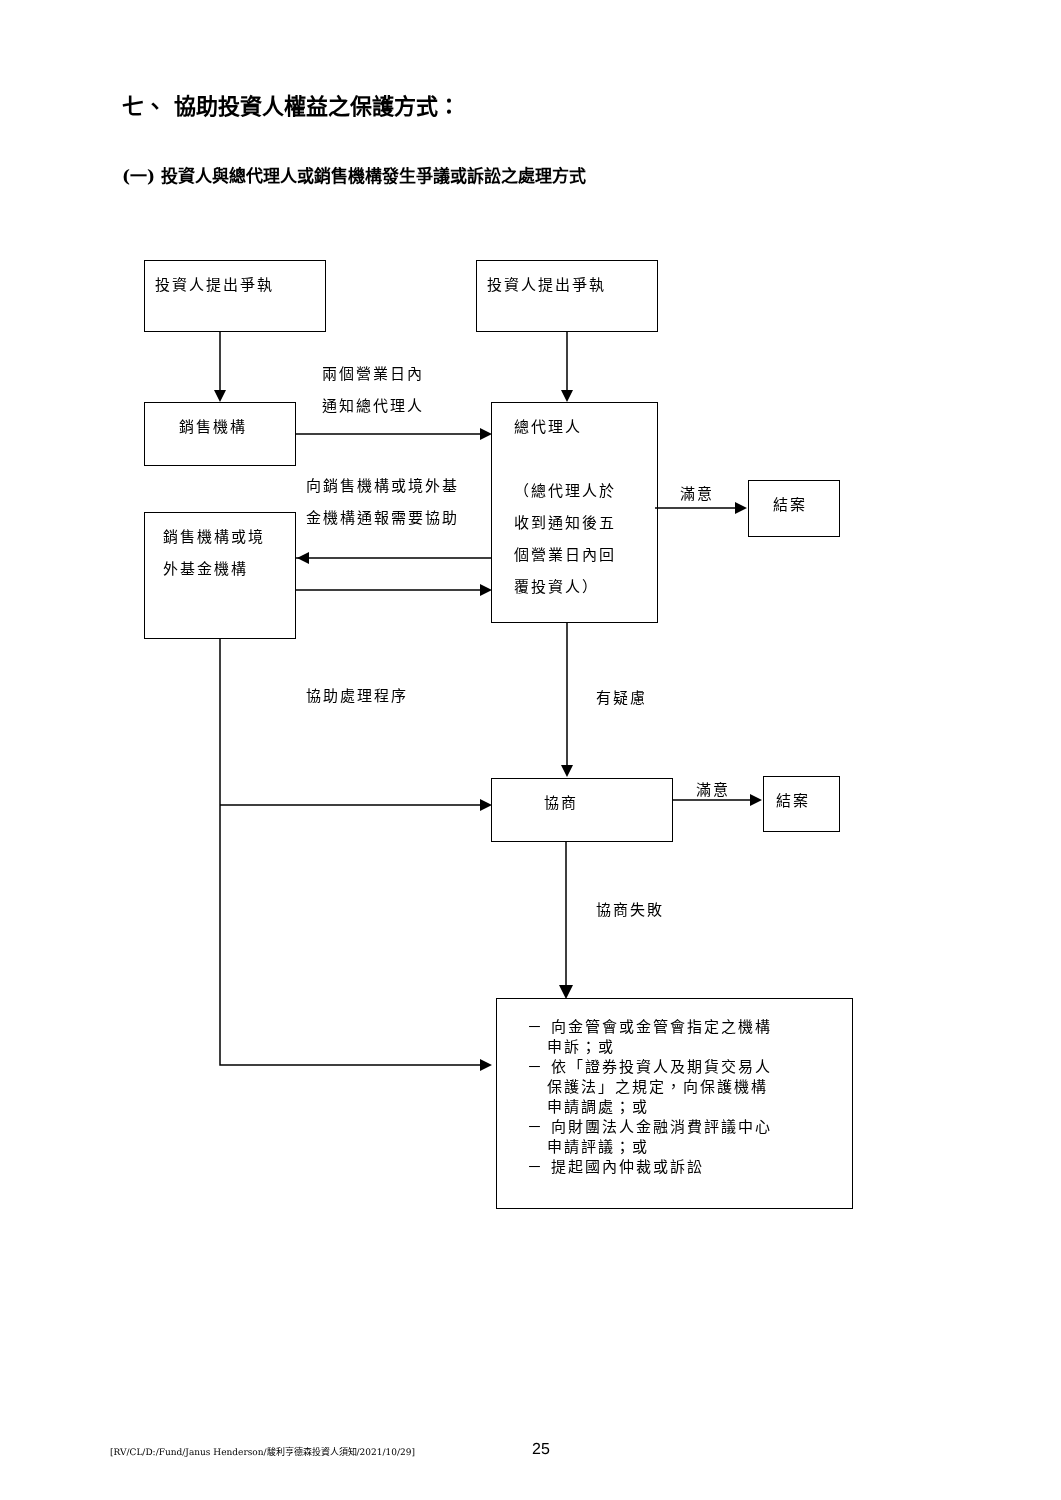七、 協助投資人權益之保護方式：
(一) 投資人與總代理人或銷售機構發生爭議或訴訟之處理方式
投資人提出爭執 投資人提出爭執
兩個營業日內
通知總代理人
銷售機構
總代理人
（總代理人於
收到通知後五
個營業日內回
覆投資人）
向銷售機構或境外基
金機構通報需要協助
銷售機構或境
外基金機構
滿意 結案
協助處理程序 有疑慮
協商 滿意 結案
協商失敗
－ 向金管會或金管會指定之機構
申訴；或
－ 依「證券投資人及期貨交易人
保護法」之規定，向保護機構
申請調處；或
－ 向財團法人金融消費評議中心
申請評議；或
－ 提起國內仲裁或訴訟
[RV/CL/D:/Fund/Janus Henderson/駿利亨德森投資人須知/2021/10/29]
25